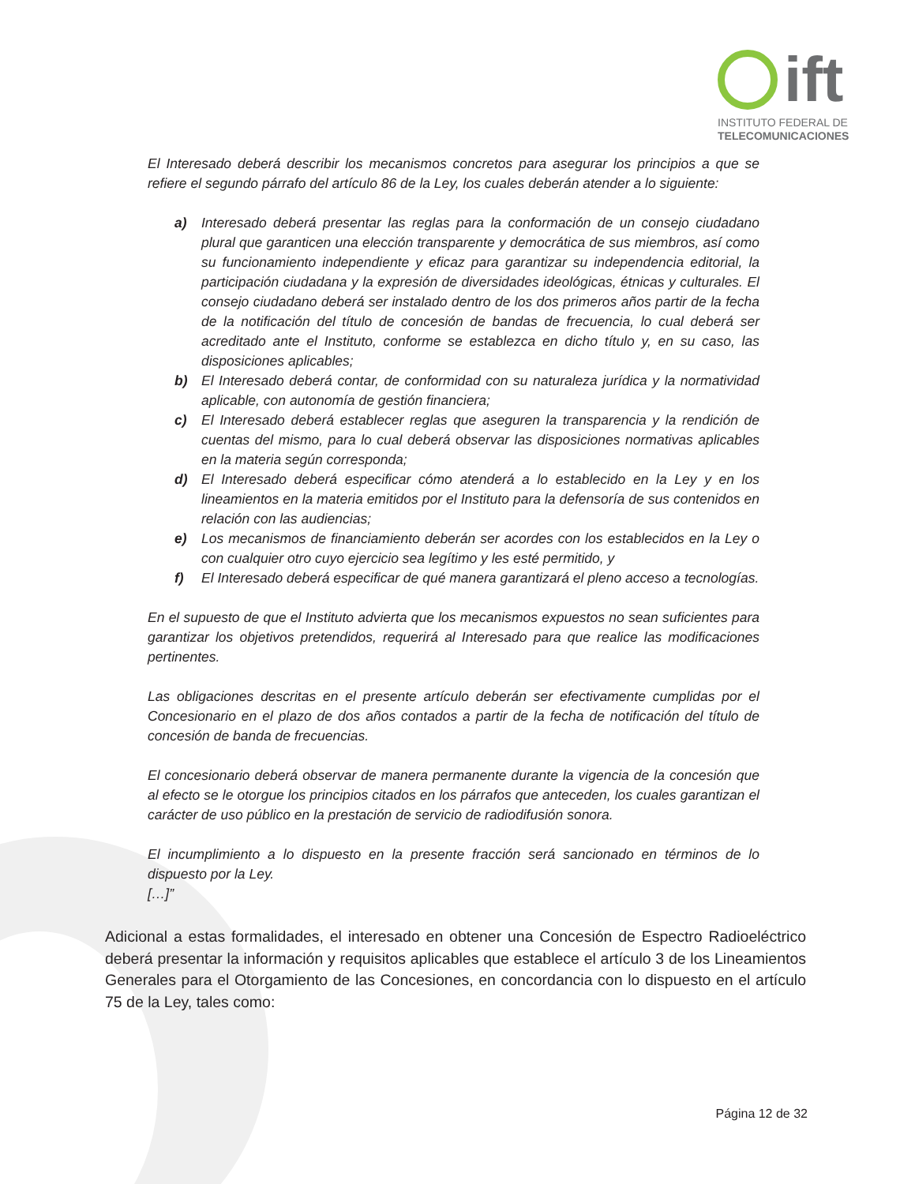ift
INSTITUTO FEDERAL DE
TELECOMUNICACIONES
El Interesado deberá describir los mecanismos concretos para asegurar los principios a que se refiere el segundo párrafo del artículo 86 de la Ley, los cuales deberán atender a lo siguiente:
a) Interesado deberá presentar las reglas para la conformación de un consejo ciudadano plural que garanticen una elección transparente y democrática de sus miembros, así como su funcionamiento independiente y eficaz para garantizar su independencia editorial, la participación ciudadana y la expresión de diversidades ideológicas, étnicas y culturales. El consejo ciudadano deberá ser instalado dentro de los dos primeros años partir de la fecha de la notificación del título de concesión de bandas de frecuencia, lo cual deberá ser acreditado ante el Instituto, conforme se establezca en dicho título y, en su caso, las disposiciones aplicables;
b) El Interesado deberá contar, de conformidad con su naturaleza jurídica y la normatividad aplicable, con autonomía de gestión financiera;
c) El Interesado deberá establecer reglas que aseguren la transparencia y la rendición de cuentas del mismo, para lo cual deberá observar las disposiciones normativas aplicables en la materia según corresponda;
d) El Interesado deberá especificar cómo atenderá a lo establecido en la Ley y en los lineamientos en la materia emitidos por el Instituto para la defensoría de sus contenidos en relación con las audiencias;
e) Los mecanismos de financiamiento deberán ser acordes con los establecidos en la Ley o con cualquier otro cuyo ejercicio sea legítimo y les esté permitido, y
f) El Interesado deberá especificar de qué manera garantizará el pleno acceso a tecnologías.
En el supuesto de que el Instituto advierta que los mecanismos expuestos no sean suficientes para garantizar los objetivos pretendidos, requerirá al Interesado para que realice las modificaciones pertinentes.
Las obligaciones descritas en el presente artículo deberán ser efectivamente cumplidas por el Concesionario en el plazo de dos años contados a partir de la fecha de notificación del título de concesión de banda de frecuencias.
El concesionario deberá observar de manera permanente durante la vigencia de la concesión que al efecto se le otorgue los principios citados en los párrafos que anteceden, los cuales garantizan el carácter de uso público en la prestación de servicio de radiodifusión sonora.
El incumplimiento a lo dispuesto en la presente fracción será sancionado en términos de lo dispuesto por la Ley.
[…]”
Adicional a estas formalidades, el interesado en obtener una Concesión de Espectro Radioeléctrico deberá presentar la información y requisitos aplicables que establece el artículo 3 de los Lineamientos Generales para el Otorgamiento de las Concesiones, en concordancia con lo dispuesto en el artículo 75 de la Ley, tales como:
Página 12 de 32